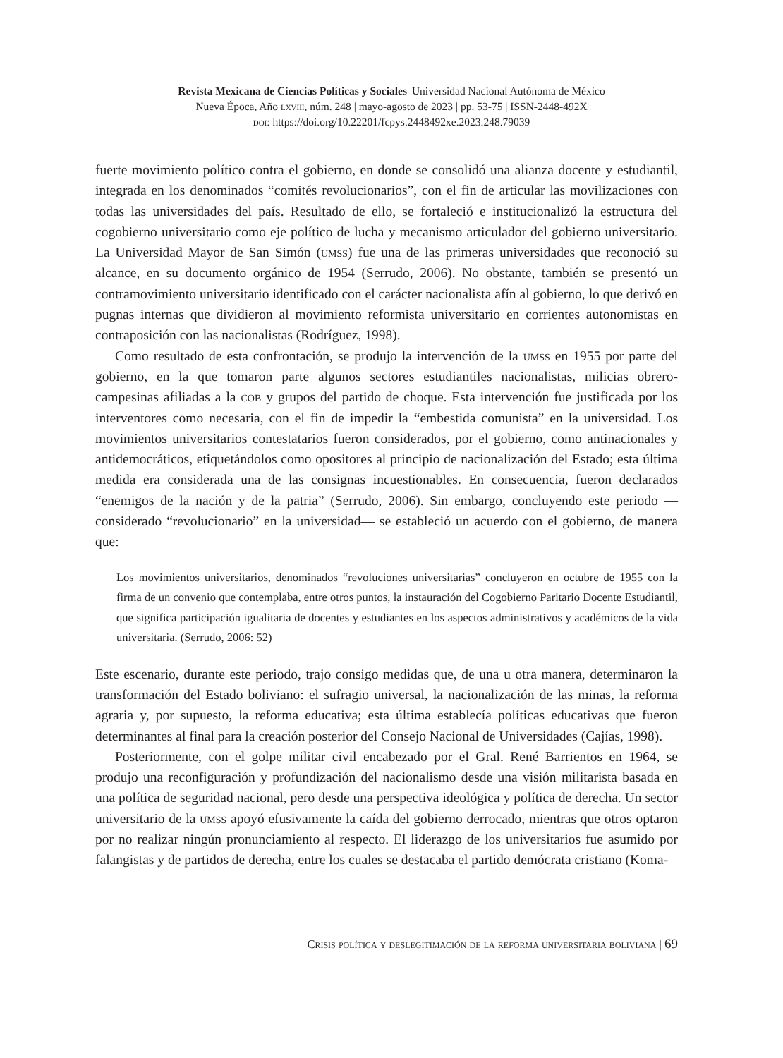Revista Mexicana de Ciencias Políticas y Sociales| Universidad Nacional Autónoma de México
Nueva Época, Año lxviii, núm. 248 | mayo-agosto de 2023 | pp. 53-75 | ISSN-2448-492X
doi: https://doi.org/10.22201/fcpys.2448492xe.2023.248.79039
fuerte movimiento político contra el gobierno, en donde se consolidó una alianza docente y estudiantil, integrada en los denominados “comités revolucionarios”, con el fin de articular las movilizaciones con todas las universidades del país. Resultado de ello, se fortaleció e institucionalizó la estructura del cogobierno universitario como eje político de lucha y mecanismo articulador del gobierno universitario. La Universidad Mayor de San Simón (umss) fue una de las primeras universidades que reconoció su alcance, en su documento orgánico de 1954 (Serrudo, 2006). No obstante, también se presentó un contramovimiento universitario identificado con el carácter nacionalista afín al gobierno, lo que derivó en pugnas internas que dividieron al movimiento reformista universitario en corrientes autonomistas en contraposición con las nacionalistas (Rodríguez, 1998).
Como resultado de esta confrontación, se produjo la intervención de la umss en 1955 por parte del gobierno, en la que tomaron parte algunos sectores estudiantiles nacionalistas, milicias obrero-campesinas afiliadas a la cob y grupos del partido de choque. Esta intervención fue justificada por los interventores como necesaria, con el fin de impedir la “embestida comunista” en la universidad. Los movimientos universitarios contestatarios fueron considerados, por el gobierno, como antinacionales y antidemocráticos, etiquetándolos como opositores al principio de nacionalización del Estado; esta última medida era considerada una de las consignas incuestionables. En consecuencia, fueron declarados “enemigos de la nación y de la patria” (Serrudo, 2006). Sin embargo, concluyendo este periodo —considerado “revolucionario” en la universidad— se estableció un acuerdo con el gobierno, de manera que:
Los movimientos universitarios, denominados “revoluciones universitarias” concluyeron en octubre de 1955 con la firma de un convenio que contemplaba, entre otros puntos, la instauración del Cogobierno Paritario Docente Estudiantil, que significa participación igualitaria de docentes y estudiantes en los aspectos administrativos y académicos de la vida universitaria. (Serrudo, 2006: 52)
Este escenario, durante este periodo, trajo consigo medidas que, de una u otra manera, determinaron la transformación del Estado boliviano: el sufragio universal, la nacionalización de las minas, la reforma agraria y, por supuesto, la reforma educativa; esta última establecía políticas educativas que fueron determinantes al final para la creación posterior del Consejo Nacional de Universidades (Cajías, 1998).
Posteriormente, con el golpe militar civil encabezado por el Gral. René Barrientos en 1964, se produjo una reconfiguración y profundización del nacionalismo desde una visión militarista basada en una política de seguridad nacional, pero desde una perspectiva ideológica y política de derecha. Un sector universitario de la umss apoyó efusivamente la caída del gobierno derrocado, mientras que otros optaron por no realizar ningún pronunciamiento al respecto. El liderazgo de los universitarios fue asumido por falangistas y de partidos de derecha, entre los cuales se destacaba el partido demócrata cristiano (Koma-
Crisis política y deslegitimación de la reforma universitaria boliviana | 69